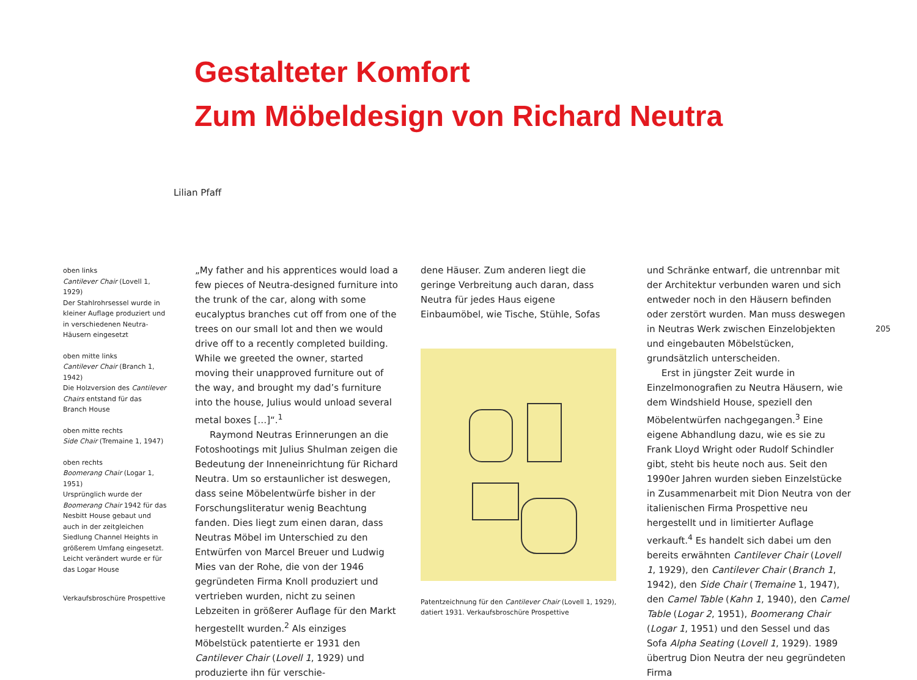Gestalteter Komfort
Zum Möbeldesign von Richard Neutra
Lilian Pfaff
oben links
Cantilever Chair (Lovell 1, 1929)
Der Stahlrohrsessel wurde in kleiner Auflage produziert und in verschiedenen Neutra-Häusern eingesetzt
oben mitte links
Cantilever Chair (Branch 1, 1942)
Die Holzversion des Cantilever Chairs entstand für das Branch House
oben mitte rechts
Side Chair (Tremaine 1, 1947)
oben rechts
Boomerang Chair (Logar 1, 1951)
Ursprünglich wurde der Boomerang Chair 1942 für das Nesbitt House gebaut und auch in der zeitgleichen Siedlung Channel Heights in größerem Umfang eingesetzt. Leicht verändert wurde er für das Logar House
Verkaufsbroschüre Prospettive
„My father and his apprentices would load a few pieces of Neutra-designed furniture into the trunk of the car, along with some eucalyptus branches cut off from one of the trees on our small lot and then we would drive off to a recently completed building. While we greeted the owner, started moving their unapproved furniture out of the way, and brought my dad’s furniture into the house, Julius would unload several metal boxes […]“.<sup>1</sup>
Raymond Neutras Erinnerungen an die Fotoshootings mit Julius Shulman zeigen die Bedeutung der Inneneinrichtung für Richard Neutra. Um so erstaunlicher ist deswegen, dass seine Möbelentwürfe bisher in der Forschungsliteratur wenig Beachtung fanden. Dies liegt zum einen daran, dass Neutras Möbel im Unterschied zu den Entwürfen von Marcel Breuer und Ludwig Mies van der Rohe, die von der 1946 gegründeten Firma Knoll produziert und vertrieben wurden, nicht zu seinen Lebzeiten in größerer Auflage für den Markt hergestellt wurden.<sup>2</sup> Als einziges Möbelstück patentierte er 1931 den Cantilever Chair (Lovell 1, 1929) und produzierte ihn für verschie-
dene Häuser. Zum anderen liegt die geringe Verbreitung auch daran, dass Neutra für jedes Haus eigene Einbaumöbel, wie Tische, Stühle, Sofas
Patentzeichnung für den Cantilever Chair (Lovell 1, 1929), datiert 1931. Verkaufsbroschüre Prospettive
und Schränke entwarf, die untrennbar mit der Architektur verbunden waren und sich entweder noch in den Häusern befinden oder zerstört wurden. Man muss deswegen in Neutras Werk zwischen Einzelobjekten und eingebauten Möbelstücken, grundsätzlich unterscheiden.
Erst in jüngster Zeit wurde in Einzelmonografien zu Neutra Häusern, wie dem Windshield House, speziell den Möbelentwürfen nachgegangen.<sup>3</sup> Eine eigene Abhandlung dazu, wie es sie zu Frank Lloyd Wright oder Rudolf Schindler gibt, steht bis heute noch aus. Seit den 1990er Jahren wurden sieben Einzelstücke in Zusammenarbeit mit Dion Neutra von der italienischen Firma Prospettive neu hergestellt und in limitierter Auflage verkauft.<sup>4</sup> Es handelt sich dabei um den bereits erwähnten Cantilever Chair (Lovell 1, 1929), den Cantilever Chair (Branch 1, 1942), den Side Chair (Tremaine 1, 1947), den Camel Table (Kahn 1, 1940), den Camel Table (Logar 2, 1951), Boomerang Chair (Logar 1, 1951) und den Sessel und das Sofa Alpha Seating (Lovell 1, 1929). 1989 übertrug Dion Neutra der neu gegründeten Firma
205